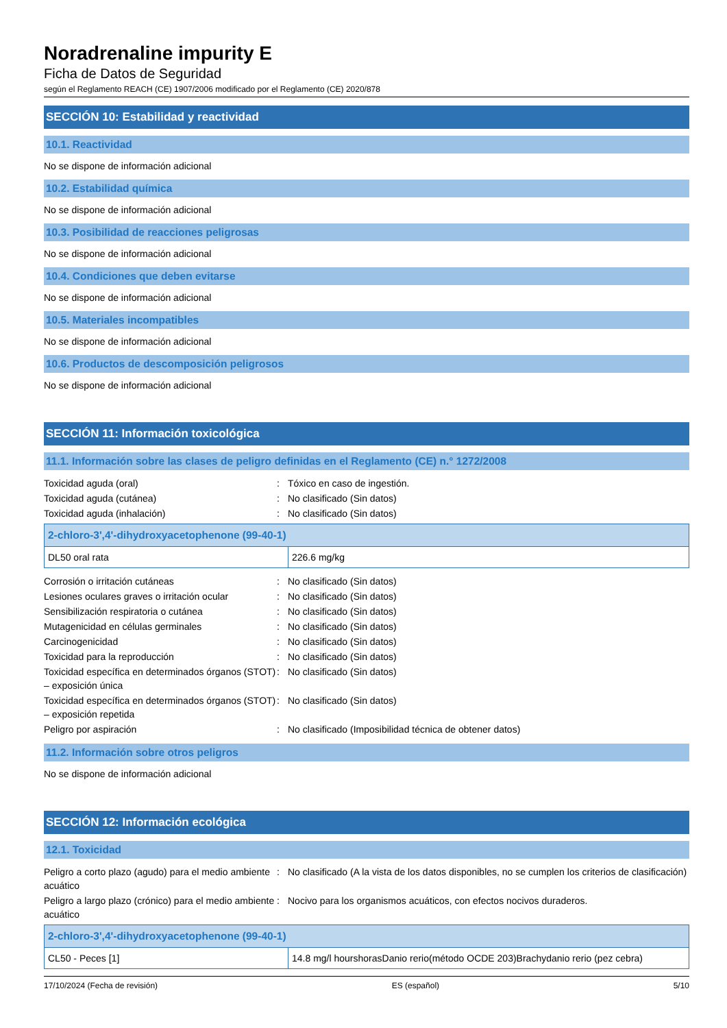Noradrenaline impurity E
Ficha de Datos de Seguridad
según el Reglamento REACH (CE) 1907/2006 modificado por el Reglamento (CE) 2020/878
SECCIÓN 10: Estabilidad y reactividad
10.1. Reactividad
No se dispone de información adicional
10.2. Estabilidad química
No se dispone de información adicional
10.3. Posibilidad de reacciones peligrosas
No se dispone de información adicional
10.4. Condiciones que deben evitarse
No se dispone de información adicional
10.5. Materiales incompatibles
No se dispone de información adicional
10.6. Productos de descomposición peligrosos
No se dispone de información adicional
SECCIÓN 11: Información toxicológica
11.1. Información sobre las clases de peligro definidas en el Reglamento (CE) n.° 1272/2008
| Toxicidad aguda (oral) | : | Tóxico en caso de ingestión. |
| Toxicidad aguda (cutánea) | : | No clasificado (Sin datos) |
| Toxicidad aguda (inhalación) | : | No clasificado (Sin datos) |
| 2-chloro-3',4'-dihydroxyacetophenone (99-40-1) | |
| --- | --- |
| DL50 oral rata | 226.6 mg/kg |
| Corrosión o irritación cutáneas | : | No clasificado (Sin datos) |
| Lesiones oculares graves o irritación ocular | : | No clasificado (Sin datos) |
| Sensibilización respiratoria o cutánea | : | No clasificado (Sin datos) |
| Mutagenicidad en células germinales | : | No clasificado (Sin datos) |
| Carcinogenicidad | : | No clasificado (Sin datos) |
| Toxicidad para la reproducción | : | No clasificado (Sin datos) |
| Toxicidad específica en determinados órganos (STOT) – exposición única | : | No clasificado (Sin datos) |
| Toxicidad específica en determinados órganos (STOT) – exposición repetida | : | No clasificado (Sin datos) |
| Peligro por aspiración | : | No clasificado (Imposibilidad técnica de obtener datos) |
11.2. Información sobre otros peligros
No se dispone de información adicional
SECCIÓN 12: Información ecológica
12.1. Toxicidad
| Peligro a corto plazo (agudo) para el medio ambiente acuático | : | No clasificado (A la vista de los datos disponibles, no se cumplen los criterios de clasificación) |
| Peligro a largo plazo (crónico) para el medio ambiente acuático | : | Nocivo para los organismos acuáticos, con efectos nocivos duraderos. |
| 2-chloro-3',4'-dihydroxyacetophenone (99-40-1) | |
| --- | --- |
| CL50 - Peces [1] | 14.8 mg/l hourshorasDanio rerio(método OCDE 203)Brachydanio rerio (pez cebra) |
17/10/2024 (Fecha de revisión) ES (español) 5/10